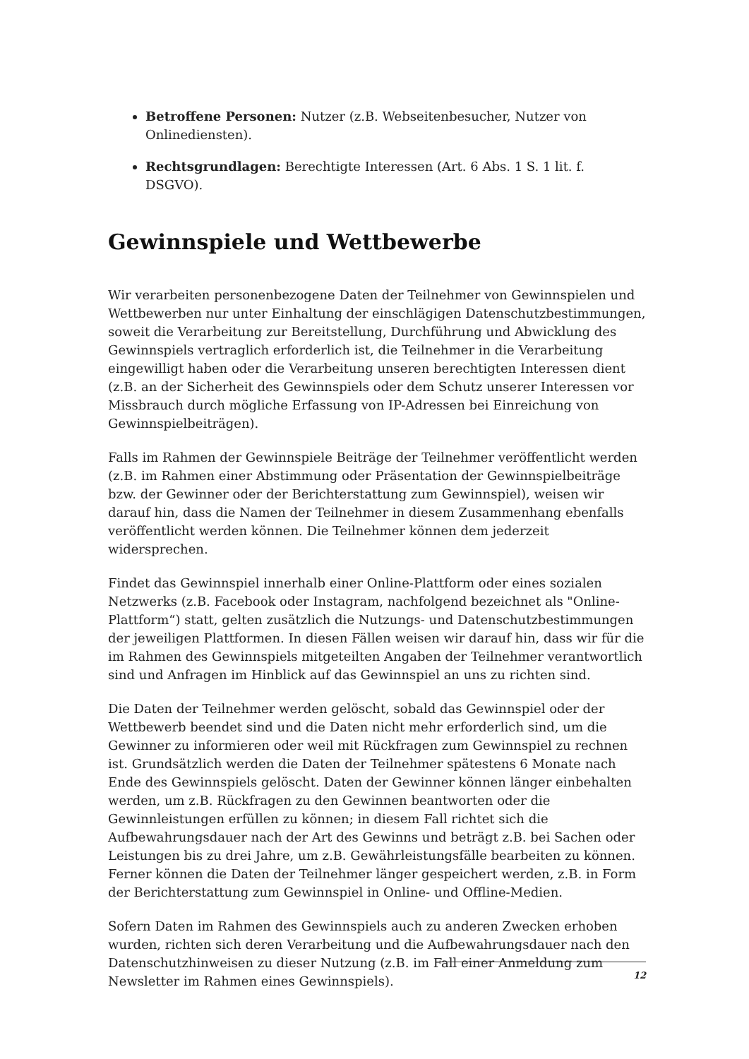Betroffene Personen: Nutzer (z.B. Webseitenbesucher, Nutzer von Onlinediensten).
Rechtsgrundlagen: Berechtigte Interessen (Art. 6 Abs. 1 S. 1 lit. f. DSGVO).
Gewinnspiele und Wettbewerbe
Wir verarbeiten personenbezogene Daten der Teilnehmer von Gewinnspielen und Wettbewerben nur unter Einhaltung der einschlägigen Datenschutzbestimmungen, soweit die Verarbeitung zur Bereitstellung, Durchführung und Abwicklung des Gewinnspiels vertraglich erforderlich ist, die Teilnehmer in die Verarbeitung eingewilligt haben oder die Verarbeitung unseren berechtigten Interessen dient (z.B. an der Sicherheit des Gewinnspiels oder dem Schutz unserer Interessen vor Missbrauch durch mögliche Erfassung von IP-Adressen bei Einreichung von Gewinnspielbeiträgen).
Falls im Rahmen der Gewinnspiele Beiträge der Teilnehmer veröffentlicht werden (z.B. im Rahmen einer Abstimmung oder Präsentation der Gewinnspielbeiträge bzw. der Gewinner oder der Berichterstattung zum Gewinnspiel), weisen wir darauf hin, dass die Namen der Teilnehmer in diesem Zusammenhang ebenfalls veröffentlicht werden können. Die Teilnehmer können dem jederzeit widersprechen.
Findet das Gewinnspiel innerhalb einer Online-Plattform oder eines sozialen Netzwerks (z.B. Facebook oder Instagram, nachfolgend bezeichnet als "Online-Plattform“) statt, gelten zusätzlich die Nutzungs- und Datenschutzbestimmungen der jeweiligen Plattformen. In diesen Fällen weisen wir darauf hin, dass wir für die im Rahmen des Gewinnspiels mitgeteilten Angaben der Teilnehmer verantwortlich sind und Anfragen im Hinblick auf das Gewinnspiel an uns zu richten sind.
Die Daten der Teilnehmer werden gelöscht, sobald das Gewinnspiel oder der Wettbewerb beendet sind und die Daten nicht mehr erforderlich sind, um die Gewinner zu informieren oder weil mit Rückfragen zum Gewinnspiel zu rechnen ist. Grundsätzlich werden die Daten der Teilnehmer spätestens 6 Monate nach Ende des Gewinnspiels gelöscht. Daten der Gewinner können länger einbehalten werden, um z.B. Rückfragen zu den Gewinnen beantworten oder die Gewinnleistungen erfüllen zu können; in diesem Fall richtet sich die Aufbewahrungsdauer nach der Art des Gewinns und beträgt z.B. bei Sachen oder Leistungen bis zu drei Jahre, um z.B. Gewährleistungsfälle bearbeiten zu können. Ferner können die Daten der Teilnehmer länger gespeichert werden, z.B. in Form der Berichterstattung zum Gewinnspiel in Online- und Offline-Medien.
Sofern Daten im Rahmen des Gewinnspiels auch zu anderen Zwecken erhoben wurden, richten sich deren Verarbeitung und die Aufbewahrungsdauer nach den Datenschutzhinweisen zu dieser Nutzung (z.B. im Fall einer Anmeldung zum Newsletter im Rahmen eines Gewinnspiels).
12